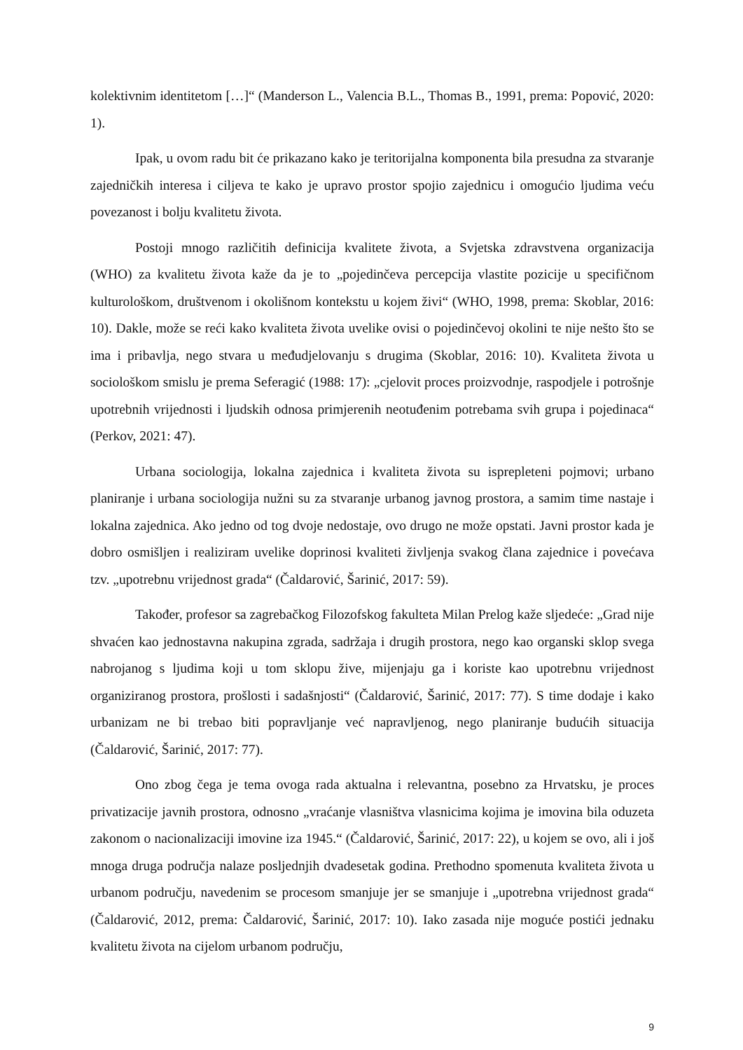kolektivnim identitetom […]“ (Manderson L., Valencia B.L., Thomas B., 1991, prema: Popović, 2020: 1).
Ipak, u ovom radu bit će prikazano kako je teritorijalna komponenta bila presudna za stvaranje zajedničkih interesa i ciljeva te kako je upravo prostor spojio zajednicu i omogućio ljudima veću povezanost i bolju kvalitetu života.
Postoji mnogo različitih definicija kvalitete života, a Svjetska zdravstvena organizacija (WHO) za kvalitetu života kaže da je to „pojedinčeva percepcija vlastite pozicije u specifičnom kulturološkom, društvenom i okolišnom kontekstu u kojem živi“ (WHO, 1998, prema: Skoblar, 2016: 10). Dakle, može se reći kako kvaliteta života uvelike ovisi o pojedinčevoj okolini te nije nešto što se ima i pribavlja, nego stvara u međudjelovanju s drugima (Skoblar, 2016: 10). Kvaliteta života u sociološkom smislu je prema Seferagić (1988: 17): „cjelovit proces proizvodnje, raspodjele i potrošnje upotrebnih vrijednosti i ljudskih odnosa primjerenih neotuđenim potrebama svih grupa i pojedinaca“ (Perkov, 2021: 47).
Urbana sociologija, lokalna zajednica i kvaliteta života su isprepleteni pojmovi; urbano planiranje i urbana sociologija nužni su za stvaranje urbanog javnog prostora, a samim time nastaje i lokalna zajednica. Ako jedno od tog dvoje nedostaje, ovo drugo ne može opstati. Javni prostor kada je dobro osmišljen i realiziram uvelike doprinosi kvaliteti življenja svakog člana zajednice i povećava tzv. „upotrebnu vrijednost grada“ (Čaldarović, Šarinić, 2017: 59).
Također, profesor sa zagrebačkog Filozofskog fakulteta Milan Prelog kaže sljedeće: „Grad nije shvaćen kao jednostavna nakupina zgrada, sadržaja i drugih prostora, nego kao organski sklop svega nabrojanog s ljudima koji u tom sklopu žive, mijenjaju ga i koriste kao upotrebnu vrijednost organiziranog prostora, prošlosti i sadašnjosti“ (Čaldarović, Šarinić, 2017: 77). S time dodaje i kako urbanizam ne bi trebao biti popravljanje već napravljenog, nego planiranje budućih situacija (Čaldarović, Šarinić, 2017: 77).
Ono zbog čega je tema ovoga rada aktualna i relevantna, posebno za Hrvatsku, je proces privatizacije javnih prostora, odnosno „vraćanje vlasništva vlasnicima kojima je imovina bila oduzeta zakonom o nacionalizaciji imovine iza 1945.“ (Čaldarović, Šarinić, 2017: 22), u kojem se ovo, ali i još mnoga druga područja nalaze posljednjih dvadesetak godina. Prethodno spomenuta kvaliteta života u urbanom području, navedenim se procesom smanjuje jer se smanjuje i „upotrebna vrijednost grada“ (Čaldarović, 2012, prema: Čaldarović, Šarinić, 2017: 10). Iako zasada nije moguće postići jednaku kvalitetu života na cijelom urbanom području,
9